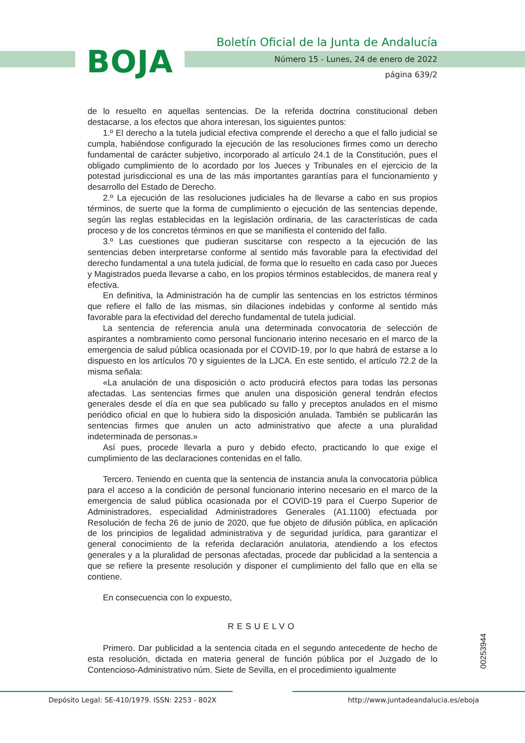BOJA
Boletín Oficial de la Junta de Andalucía
Número 15 - Lunes, 24 de enero de 2022
página 639/2
de lo resuelto en aquellas sentencias. De la referida doctrina constitucional deben destacarse, a los efectos que ahora interesan, los siguientes puntos:
1.º El derecho a la tutela judicial efectiva comprende el derecho a que el fallo judicial se cumpla, habiéndose configurado la ejecución de las resoluciones firmes como un derecho fundamental de carácter subjetivo, incorporado al artículo 24.1 de la Constitución, pues el obligado cumplimiento de lo acordado por los Jueces y Tribunales en el ejercicio de la potestad jurisdiccional es una de las más importantes garantías para el funcionamiento y desarrollo del Estado de Derecho.
2.º La ejecución de las resoluciones judiciales ha de llevarse a cabo en sus propios términos, de suerte que la forma de cumplimiento o ejecución de las sentencias depende, según las reglas establecidas en la legislación ordinaria, de las características de cada proceso y de los concretos términos en que se manifiesta el contenido del fallo.
3.º Las cuestiones que pudieran suscitarse con respecto a la ejecución de las sentencias deben interpretarse conforme al sentido más favorable para la efectividad del derecho fundamental a una tutela judicial, de forma que lo resuelto en cada caso por Jueces y Magistrados pueda llevarse a cabo, en los propios términos establecidos, de manera real y efectiva.
En definitiva, la Administración ha de cumplir las sentencias en los estrictos términos que refiere el fallo de las mismas, sin dilaciones indebidas y conforme al sentido más favorable para la efectividad del derecho fundamental de tutela judicial.
La sentencia de referencia anula una determinada convocatoria de selección de aspirantes a nombramiento como personal funcionario interino necesario en el marco de la emergencia de salud pública ocasionada por el COVID-19, por lo que habrá de estarse a lo dispuesto en los artículos 70 y siguientes de la LJCA. En este sentido, el artículo 72.2 de la misma señala:
«La anulación de una disposición o acto producirá efectos para todas las personas afectadas. Las sentencias firmes que anulen una disposición general tendrán efectos generales desde el día en que sea publicado su fallo y preceptos anulados en el mismo periódico oficial en que lo hubiera sido la disposición anulada. También se publicarán las sentencias firmes que anulen un acto administrativo que afecte a una pluralidad indeterminada de personas.»
Así pues, procede llevarla a puro y debido efecto, practicando lo que exige el cumplimiento de las declaraciones contenidas en el fallo.
Tercero. Teniendo en cuenta que la sentencia de instancia anula la convocatoria pública para el acceso a la condición de personal funcionario interino necesario en el marco de la emergencia de salud pública ocasionada por el COVID-19 para el Cuerpo Superior de Administradores, especialidad Administradores Generales (A1.1100) efectuada por Resolución de fecha 26 de junio de 2020, que fue objeto de difusión pública, en aplicación de los principios de legalidad administrativa y de seguridad jurídica, para garantizar el general conocimiento de la referida declaración anulatoria, atendiendo a los efectos generales y a la pluralidad de personas afectadas, procede dar publicidad a la sentencia a que se refiere la presente resolución y disponer el cumplimiento del fallo que en ella se contiene.
En consecuencia con lo expuesto,
RESUELVO
Primero. Dar publicidad a la sentencia citada en el segundo antecedente de hecho de esta resolución, dictada en materia general de función pública por el Juzgado de lo Contencioso-Administrativo núm. Siete de Sevilla, en el procedimiento igualmente
00253944
Depósito Legal: SE-410/1979. ISSN: 2253 - 802X
http://www.juntadeandalucia.es/eboja